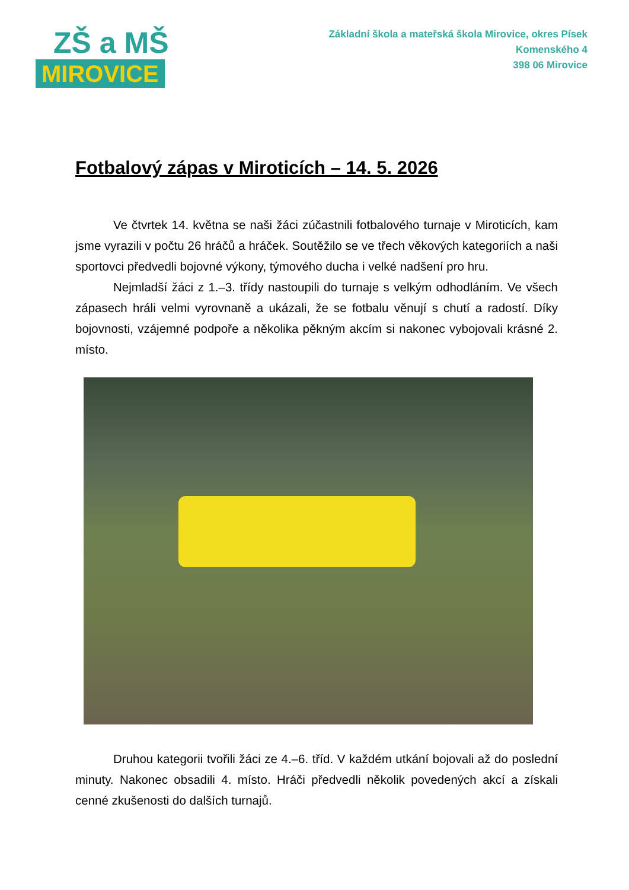ZŠ a MŠ
MIROVICE
Základní škola a mateřská škola Mirovice, okres Písek
Komenského 4
398 06 Mirovice
Fotbalový zápas v Miroticích – 14. 5. 2026
Ve čtvrtek 14. května se naši žáci zúčastnili fotbalového turnaje v Miroticích, kam jsme vyrazili v počtu 26 hráčů a hráček. Soutěžilo se ve třech věkových kategoriích a naši sportovci předvedli bojovné výkony, týmového ducha i velké nadšení pro hru.
Nejmladší žáci z 1.–3. třídy nastoupili do turnaje s velkým odhodláním. Ve všech zápasech hráli velmi vyrovnaně a ukázali, že se fotbalu věnují s chutí a radostí. Díky bojovnosti, vzájemné podpoře a několika pěkným akcím si nakonec vybojovali krásné 2. místo.
Druhou kategorii tvořili žáci ze 4.–6. tříd. V každém utkání bojovali až do poslední minuty. Nakonec obsadili 4. místo. Hráči předvedli několik povedených akcí a získali cenné zkušenosti do dalších turnajů.